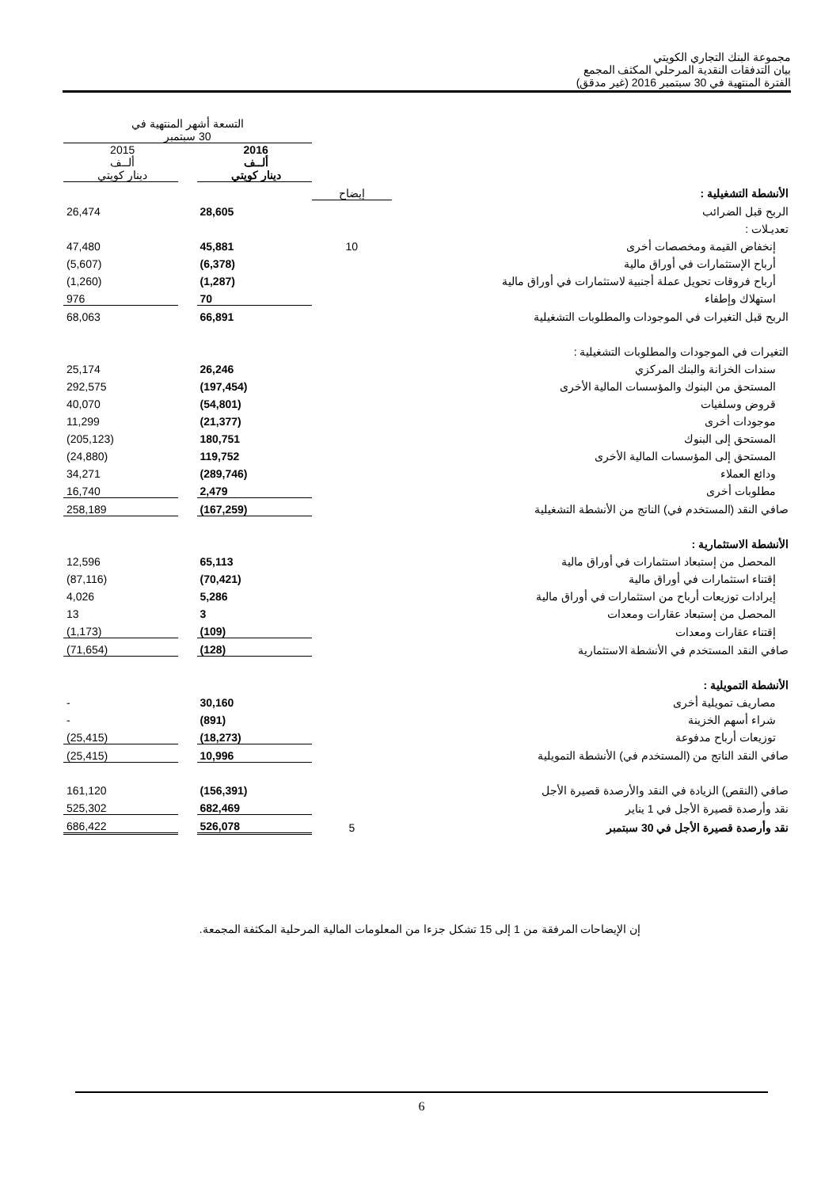مجموعة البنك التجاري الكويتي
بيان التدفقات النقدية المرحلي المكثف المجمع
الفترة المنتهية في 30 سبتمبر 2016 (غير مدقق)
| | | التسعة أشهر المنتهية في 30 سبتمبر | | |
| | | 2016 ألــف دينار كويتي | | 2015 ألــف دينار كويتي |
| الأنشطة التشغيلية : | إيضاح | | | |
| الربح قبل الضرائب | | 28,605 | | 26,474 |
| تعديـلات : | | | | |
| إنخفاض القيمة ومخصصات أخرى | 10 | 45,881 | | 47,480 |
| أرباح الإستثمارات في أوراق مالية | | (6,378) | | (5,607) |
| أرباح فروقات تحويل عملة أجنبية لاستثمارات في أوراق مالية | | (1,287) | | (1,260) |
| استهلاك وإطفاء | | 70 | | 976 |
| الربح قبل التغيرات في الموجودات والمطلوبات التشغيلية | | 66,891 | | 68,063 |
| التغيرات في الموجودات والمطلوبات التشغيلية : | | | | |
| سندات الخزانة والبنك المركزي | | 26,246 | | 25,174 |
| المستحق من البنوك والمؤسسات المالية الأخرى | | (197,454) | | 292,575 |
| قروض وسلفيات | | (54,801) | | 40,070 |
| موجودات أخرى | | (21,377) | | 11,299 |
| المستحق إلى البنوك | | 180,751 | | (205,123) |
| المستحق إلى المؤسسات المالية الأخرى | | 119,752 | | (24,880) |
| ودائع العملاء | | (289,746) | | 34,271 |
| مطلوبات أخرى | | 2,479 | | 16,740 |
| صافي النقد (المستخدم في) الناتج من الأنشطة التشغيلية | | (167,259) | | 258,189 |
| الأنشطة الاستثمارية : | | | | |
| المحصل من إستبعاد استثمارات في أوراق مالية | | 65,113 | | 12,596 |
| إقتناء استثمارات في أوراق مالية | | (70,421) | | (87,116) |
| إيرادات توزيعات أرباح من استثمارات في أوراق مالية | | 5,286 | | 4,026 |
| المحصل من إستبعاد عقارات ومعدات | | 3 | | 13 |
| إقتناء عقارات ومعدات | | (109) | | (1,173) |
| صافي النقد المستخدم في الأنشطة الاستثمارية | | (128) | | (71,654) |
| الأنشطة التمويلية : | | | | |
| مصاريف تمويلية أخرى | | 30,160 | | - |
| شراء أسهم الخزينة | | (891) | | - |
| توزيعات أرباح مدفوعة | | (18,273) | | (25,415) |
| صافي النقد الناتج من (المستخدم في) الأنشطة التمويلية | | 10,996 | | (25,415) |
| صافي (النقص) الزيادة في النقد والأرصدة قصيرة الأجل | | (156,391) | | 161,120 |
| نقد وأرصدة قصيرة الأجل في 1 يناير | | 682,469 | | 525,302 |
| نقد وأرصدة قصيرة الأجل في 30 سبتمبر | 5 | 526,078 | | 686,422 |
إن الإيضاحات المرفقة من 1 إلى 15 تشكل جزءا من المعلومات المالية المرحلية المكثفة المجمعة.
6